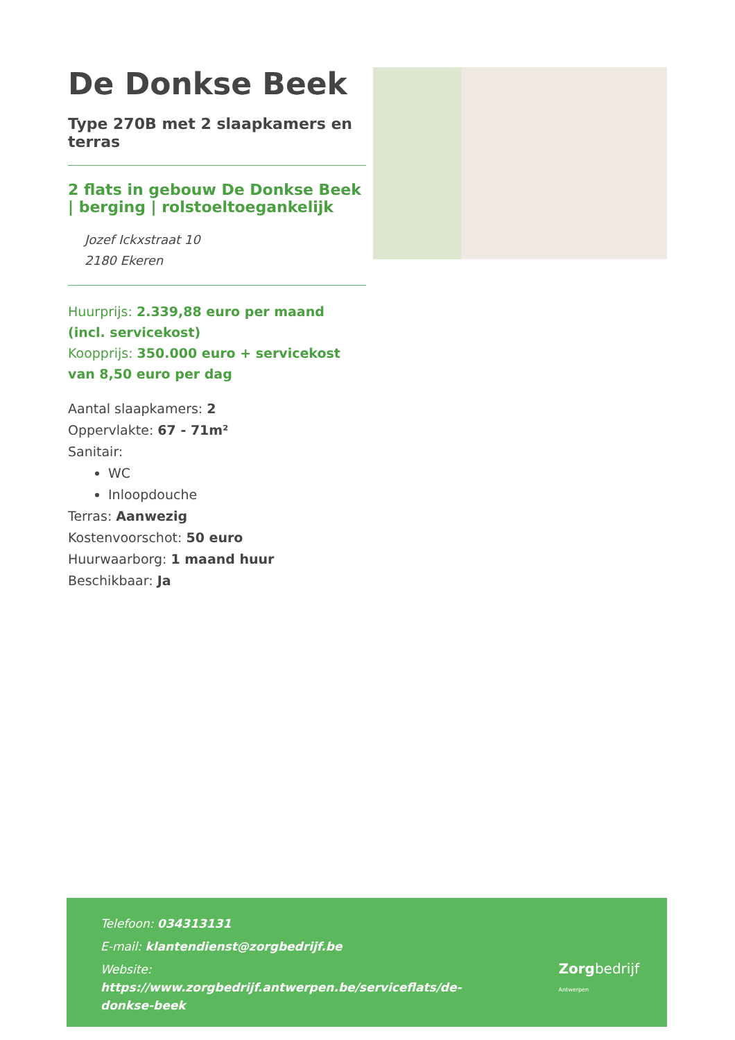De Donkse Beek
Type 270B met 2 slaapkamers en terras
2 flats in gebouw De Donkse Beek | berging | rolstoeltoegankelijk
Jozef Ickxstraat 10
2180 Ekeren
Huurprijs: 2.339,88 euro per maand (incl. servicekost)
Koopprijs: 350.000 euro + servicekost van 8,50 euro per dag
Aantal slaapkamers: 2
Oppervlakte: 67 - 71m²
Sanitair:
WC
Inloopdouche
Terras: Aanwezig
Kostenvoorschot: 50 euro
Huurwaarborg: 1 maand huur
Beschikbaar: Ja
Telefoon: 034313131
E-mail: klantendienst@zorgbedrijf.be
Website:
https://www.zorgbedrijf.antwerpen.be/serviceflats/de-donkse-beek
Zorgbedrijf
Antwerpen